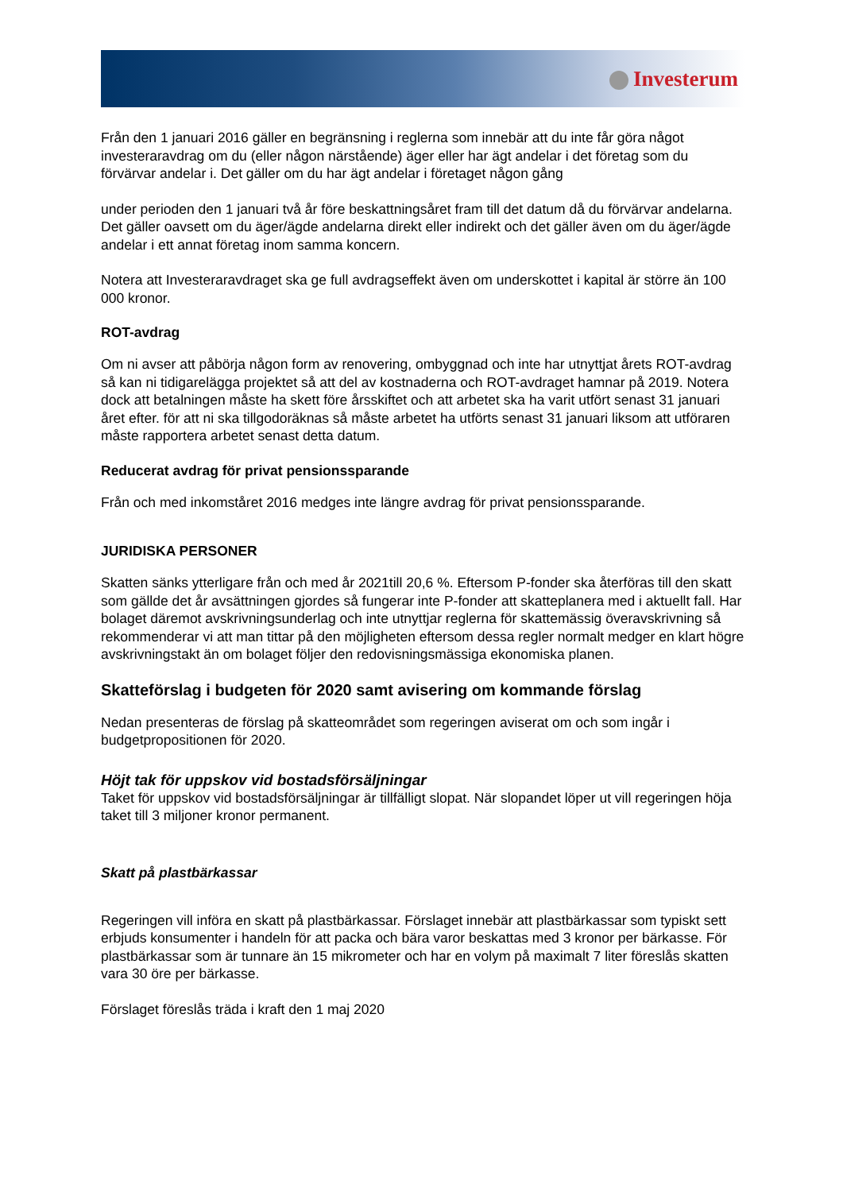Investerum
Från den 1 januari 2016 gäller en begränsning i reglerna som innebär att du inte får göra något investeraravdrag om du (eller någon närstående) äger eller har ägt andelar i det företag som du förvärvar andelar i. Det gäller om du har ägt andelar i företaget någon gång
under perioden den 1 januari två år före beskattningsåret fram till det datum då du förvärvar andelarna. Det gäller oavsett om du äger/ägde andelarna direkt eller indirekt och det gäller även om du äger/ägde andelar i ett annat företag inom samma koncern.
Notera att Investeraravdraget ska ge full avdragseffekt även om underskottet i kapital är större än 100 000 kronor.
ROT-avdrag
Om ni avser att påbörja någon form av renovering, ombyggnad och inte har utnyttjat årets ROT-avdrag så kan ni tidigarelägga projektet så att del av kostnaderna och ROT-avdraget hamnar på 2019. Notera dock att betalningen måste ha skett före årsskiftet och att arbetet ska ha varit utfört senast 31 januari året efter. för att ni ska tillgodoräknas så måste arbetet ha utförts senast 31 januari liksom att utföraren måste rapportera arbetet senast detta datum.
Reducerat avdrag för privat pensionssparande
Från och med inkomståret 2016 medges inte längre avdrag för privat pensionssparande.
JURIDISKA PERSONER
Skatten sänks ytterligare från och med år 2021till 20,6 %. Eftersom P-fonder ska återföras till den skatt som gällde det år avsättningen gjordes så fungerar inte P-fonder att skatteplanera med i aktuellt fall. Har bolaget däremot avskrivningsunderlag och inte utnyttjar reglerna för skattemässig överavskrivning så rekommenderar vi att man tittar på den möjligheten eftersom dessa regler normalt medger en klart högre avskrivningstakt än om bolaget följer den redovisningsmässiga ekonomiska planen.
Skatteförslag i budgeten för 2020 samt avisering om kommande förslag
Nedan presenteras de förslag på skatteområdet som regeringen aviserat om och som ingår i budgetpropositionen för 2020.
Höjt tak för uppskov vid bostadsförsäljningar
Taket för uppskov vid bostadsförsäljningar är tillfälligt slopat. När slopandet löper ut vill regeringen höja taket till 3 miljoner kronor permanent.
Skatt på plastbärkassar
Regeringen vill införa en skatt på plastbärkassar. Förslaget innebär att plastbärkassar som typiskt sett erbjuds konsumenter i handeln för att packa och bära varor beskattas med 3 kronor per bärkasse. För plastbärkassar som är tunnare än 15 mikrometer och har en volym på maximalt 7 liter föreslås skatten vara 30 öre per bärkasse.
Förslaget föreslås träda i kraft den 1 maj 2020